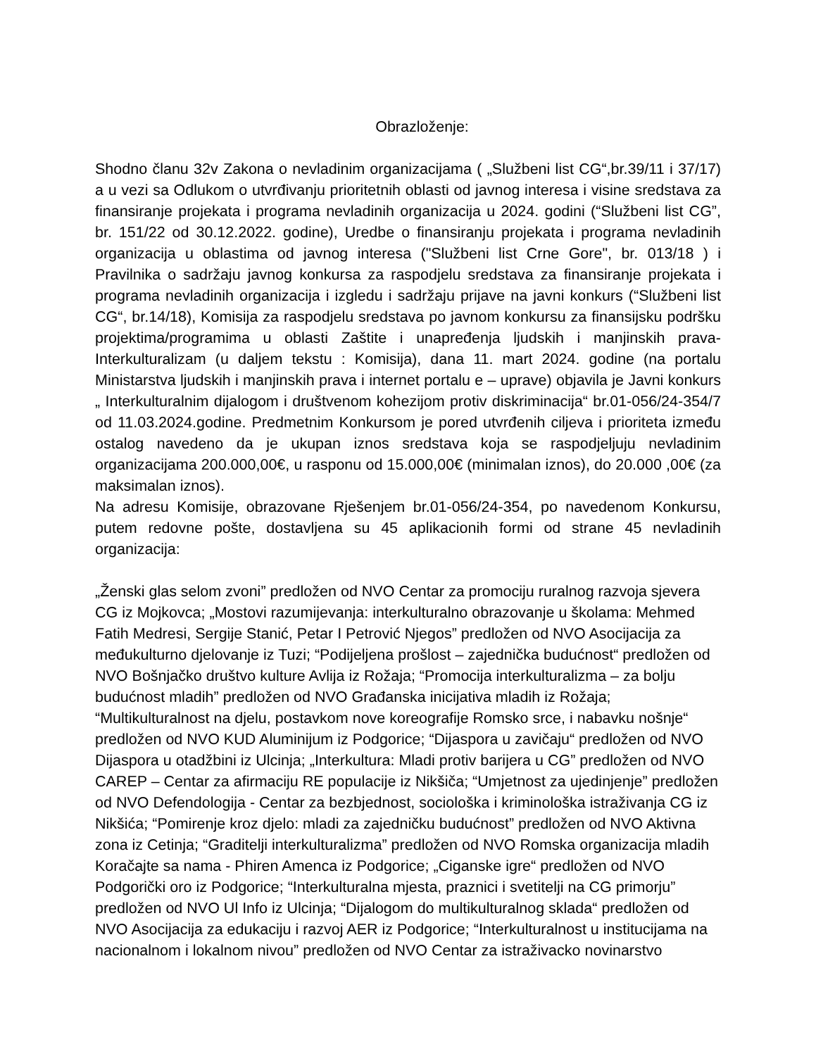Obrazloženje:
Shodno članu 32v Zakona o nevladinim organizacijama ( „Službeni list CG“,br.39/11 i 37/17) a u vezi sa Odlukom o utvrđivanju prioritetnih oblasti od javnog interesa i visine sredstava za finansiranje projekata i programa nevladinih organizacija u 2024. godini (“Službeni list CG”, br. 151/22 od 30.12.2022. godine), Uredbe o finansiranju projekata i programa nevladinih organizacija u oblastima od javnog interesa ("Službeni list Crne Gore", br. 013/18 ) i Pravilnika o sadržaju javnog konkursa za raspodjelu sredstava za finansiranje projekata i programa nevladinih organizacija i izgledu i sadržaju prijave na javni konkurs (“Službeni list CG“, br.14/18), Komisija za raspodjelu sredstava po javnom konkursu za finansijsku podršku projektima/programima u oblasti Zaštite i unapređenja ljudskih i manjinskih prava-Interkulturalizam (u daljem tekstu : Komisija), dana 11. mart 2024. godine (na portalu Ministarstva ljudskih i manjinskih prava i internet portalu e – uprave) objavila je Javni konkurs „ Interkulturalnim dijalogom i društvenom kohezijom protiv diskriminacija“ br.01-056/24-354/7 od 11.03.2024.godine. Predmetnim Konkursom je pored utvrđenih ciljeva i prioriteta između ostalog navedeno da je ukupan iznos sredstava koja se raspodjeljuju nevladinim organizacijama 200.000,00€, u rasponu od 15.000,00€ (minimalan iznos), do 20.000 ,00€ (za maksimalan iznos).
Na adresu Komisije, obrazovane Rješenjem br.01-056/24-354, po navedenom Konkursu, putem redovne pošte, dostavljena su 45 aplikacionih formi od strane 45 nevladinih organizacija:
„Ženski glas selom zvoni” predložen od NVO Centar za promociju ruralnog razvoja sjevera CG iz Mojkovca; „Mostovi razumijevanja: interkulturalno obrazovanje u školama: Mehmed Fatih Medresi, Sergije Stanić, Petar I Petrović Njegos” predložen od NVO Asocijacija za međukulturno djelovanje iz Tuzi; “Podijeljena prošlost – zajednička budućnost“ predložen od NVO Bošnjačko društvo kulture Avlija iz Rožaja; “Promocija interkulturalizma – za bolju budućnost mladih” predložen od NVO Građanska inicijativa mladih iz Rožaja; “Multikulturalnost na djelu, postavkom nove koreografije Romsko srce, i nabavku nošnje“ predložen od NVO KUD Aluminijum iz Podgorice; “Dijaspora u zavičaju“ predložen od NVO Dijaspora u otadžbini iz Ulcinja; „Interkultura: Mladi protiv barijera u CG” predložen od NVO CAREP – Centar za afirmaciju RE populacije iz Nikšiča; “Umjetnost za ujedinjenje” predložen od NVO Defendologija - Centar za bezbjednost, sociološka i kriminološka istraživanja CG iz Nikšića; “Pomirenje kroz djelo: mladi za zajedničku budućnost” predložen od NVO Aktivna zona iz Cetinja; “Graditelji interkulturalizma” predložen od NVO Romska organizacija mladih Koračajte sa nama - Phiren Amenca iz Podgorice; „Ciganske igre“ predložen od NVO Podgorički oro iz Podgorice; “Interkulturalna mjesta, praznici i svetitelji na CG primorju” predložen od NVO Ul Info iz Ulcinja; “Dijalogom do multikulturalnog sklada“ predložen od NVO Asocijacija za edukaciju i razvoj AER iz Podgorice; “Interkulturalnost u institucijama na nacionalnom i lokalnom nivou” predložen od NVO Centar za istraživacko novinarstvo